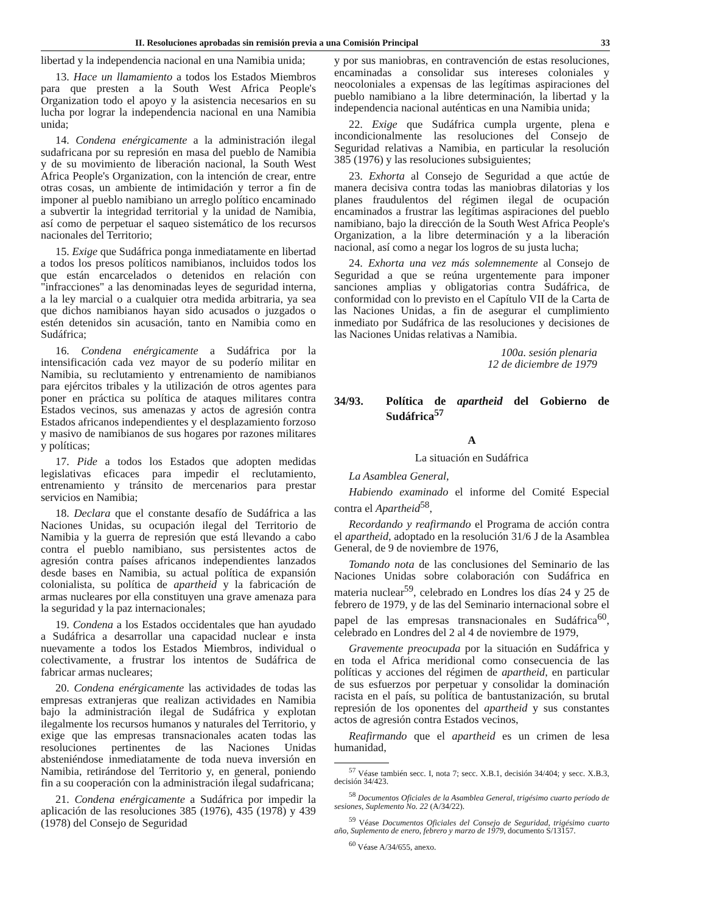II. Resoluciones aprobadas sin remisión previa a una Comisión Principal 33
libertad y la independencia nacional en una Namibia unida;
13. Hace un llamamiento a todos los Estados Miembros para que presten a la South West Africa People's Organization todo el apoyo y la asistencia necesarios en su lucha por lograr la independencia nacional en una Namibia unida;
14. Condena enérgicamente a la administración ilegal sudafricana por su represión en masa del pueblo de Namibia y de su movimiento de liberación nacional, la South West Africa People's Organization, con la intención de crear, entre otras cosas, un ambiente de intimidación y terror a fin de imponer al pueblo namibiano un arreglo político encaminado a subvertir la integridad territorial y la unidad de Namibia, así como de perpetuar el saqueo sistemático de los recursos nacionales del Territorio;
15. Exige que Sudáfrica ponga inmediatamente en libertad a todos los presos políticos namibianos, incluidos todos los que están encarcelados o detenidos en relación con "infracciones" a las denominadas leyes de seguridad interna, a la ley marcial o a cualquier otra medida arbitraria, ya sea que dichos namibianos hayan sido acusados o juzgados o estén detenidos sin acusación, tanto en Namibia como en Sudáfrica;
16. Condena enérgicamente a Sudáfrica por la intensificación cada vez mayor de su poderío militar en Namibia, su reclutamiento y entrenamiento de namibianos para ejércitos tribales y la utilización de otros agentes para poner en práctica su política de ataques militares contra Estados vecinos, sus amenazas y actos de agresión contra Estados africanos independientes y el desplazamiento forzoso y masivo de namibianos de sus hogares por razones militares y políticas;
17. Pide a todos los Estados que adopten medidas legislativas eficaces para impedir el reclutamiento, entrenamiento y tránsito de mercenarios para prestar servicios en Namibia;
18. Declara que el constante desafío de Sudáfrica a las Naciones Unidas, su ocupación ilegal del Territorio de Namibia y la guerra de represión que está llevando a cabo contra el pueblo namibiano, sus persistentes actos de agresión contra países africanos independientes lanzados desde bases en Namibia, su actual política de expansión colonialista, su política de apartheid y la fabricación de armas nucleares por ella constituyen una grave amenaza para la seguridad y la paz internacionales;
19. Condena a los Estados occidentales que han ayudado a Sudáfrica a desarrollar una capacidad nuclear e insta nuevamente a todos los Estados Miembros, individual o colectivamente, a frustrar los intentos de Sudáfrica de fabricar armas nucleares;
20. Condena enérgicamente las actividades de todas las empresas extranjeras que realizan actividades en Namibia bajo la administración ilegal de Sudáfrica y explotan ilegalmente los recursos humanos y naturales del Territorio, y exige que las empresas transnacionales acaten todas las resoluciones pertinentes de las Naciones Unidas absteniéndose inmediatamente de toda nueva inversión en Namibia, retirándose del Territorio y, en general, poniendo fin a su cooperación con la administración ilegal sudafricana;
21. Condena enérgicamente a Sudáfrica por impedir la aplicación de las resoluciones 385 (1976), 435 (1978) y 439 (1978) del Consejo de Seguridad
y por sus maniobras, en contravención de estas resoluciones, encaminadas a consolidar sus intereses coloniales y neocoloniales a expensas de las legítimas aspiraciones del pueblo namibiano a la libre determinación, la libertad y la independencia nacional auténticas en una Namibia unida;
22. Exige que Sudáfrica cumpla urgente, plena e incondicionalmente las resoluciones del Consejo de Seguridad relativas a Namibia, en particular la resolución 385 (1976) y las resoluciones subsiguientes;
23. Exhorta al Consejo de Seguridad a que actúe de manera decisiva contra todas las maniobras dilatorias y los planes fraudulentos del régimen ilegal de ocupación encaminados a frustrar las legítimas aspiraciones del pueblo namibiano, bajo la dirección de la South West Africa People's Organization, a la libre determinación y a la liberación nacional, así como a negar los logros de su justa lucha;
24. Exhorta una vez más solemnemente al Consejo de Seguridad a que se reúna urgentemente para imponer sanciones amplias y obligatorias contra Sudáfrica, de conformidad con lo previsto en el Capítulo VII de la Carta de las Naciones Unidas, a fin de asegurar el cumplimiento inmediato por Sudáfrica de las resoluciones y decisiones de las Naciones Unidas relativas a Namibia.
100a. sesión plenaria
12 de diciembre de 1979
34/93. Política de apartheid del Gobierno de Sudáfrica<sup>57</sup>
A
La situación en Sudáfrica
La Asamblea General,
Habiendo examinado el informe del Comité Especial contra el Apartheid<sup>58</sup>,
Recordando y reafirmando el Programa de acción contra el apartheid, adoptado en la resolución 31/6 J de la Asamblea General, de 9 de noviembre de 1976,
Tomando nota de las conclusiones del Seminario de las Naciones Unidas sobre colaboración con Sudáfrica en materia nuclear<sup>59</sup>, celebrado en Londres los días 24 y 25 de febrero de 1979, y de las del Seminario internacional sobre el papel de las empresas transnacionales en Sudáfrica<sup>60</sup>, celebrado en Londres del 2 al 4 de noviembre de 1979,
Gravemente preocupada por la situación en Sudáfrica y en toda el Africa meridional como consecuencia de las políticas y acciones del régimen de apartheid, en particular de sus esfuerzos por perpetuar y consolidar la dominación racista en el país, su política de bantustanización, su brutal represión de los oponentes del apartheid y sus constantes actos de agresión contra Estados vecinos,
Reafirmando que el apartheid es un crimen de lesa humanidad,
<sup>57</sup> Véase también secc. I, nota 7; secc. X.B.1, decisión 34/404; y secc. X.B.3, decisión 34/423.
<sup>58</sup> Documentos Oficiales de la Asamblea General, trigésimo cuarto período de sesiones, Suplemento No. 22 (A/34/22).
<sup>59</sup> Véase Documentos Oficiales del Consejo de Seguridad, trigésimo cuarto año, Suplemento de enero, febrero y marzo de 1979, documento S/13157.
<sup>60</sup> Véase A/34/655, anexo.